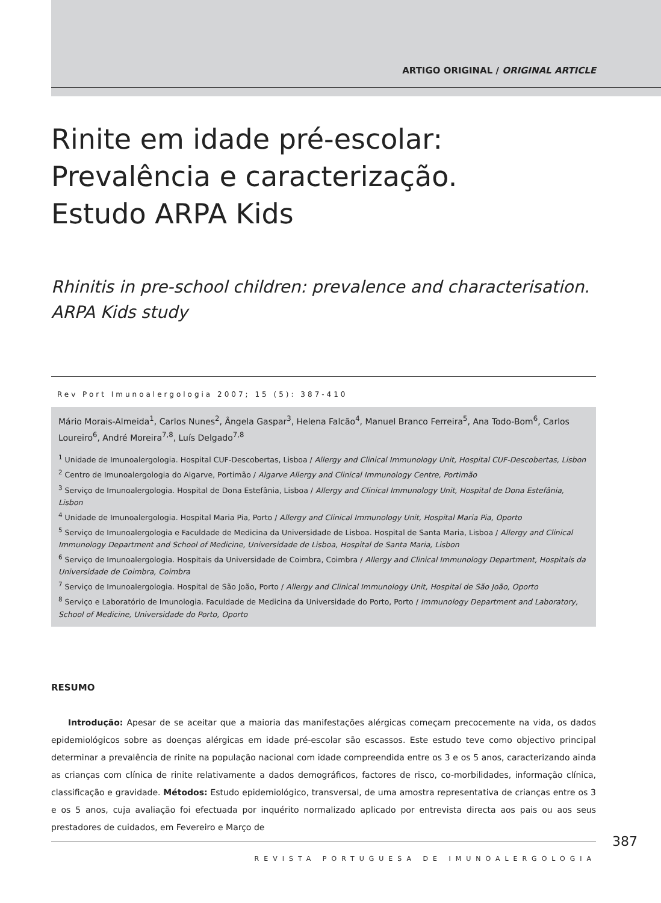ARTIGO ORIGINAL / ORIGINAL ARTICLE
Rinite em idade pré-escolar:
Prevalência e caracterização.
Estudo ARPA Kids
Rhinitis in pre-school children: prevalence and characterisation.
ARPA Kids study
Rev Port Imunoalergologia 2007; 15 (5): 387-410
Mário Morais-Almeida<sup>1</sup>, Carlos Nunes<sup>2</sup>, Ângela Gaspar<sup>3</sup>, Helena Falcão<sup>4</sup>, Manuel Branco Ferreira<sup>5</sup>, Ana Todo-Bom<sup>6</sup>, Carlos Loureiro<sup>6</sup>, André Moreira<sup>7,8</sup>, Luís Delgado<sup>7,8</sup>
<sup>1</sup> Unidade de Imunoalergologia. Hospital CUF-Descobertas, Lisboa / Allergy and Clinical Immunology Unit, Hospital CUF-Descobertas, Lisbon
<sup>2</sup> Centro de Imunoalergologia do Algarve, Portimão / Algarve Allergy and Clinical Immunology Centre, Portimão
<sup>3</sup> Serviço de Imunoalergologia. Hospital de Dona Estefânia, Lisboa / Allergy and Clinical Immunology Unit, Hospital de Dona Estefânia, Lisbon
<sup>4</sup> Unidade de Imunoalergologia. Hospital Maria Pia, Porto / Allergy and Clinical Immunology Unit, Hospital Maria Pia, Oporto
<sup>5</sup> Serviço de Imunoalergologia e Faculdade de Medicina da Universidade de Lisboa. Hospital de Santa Maria, Lisboa / Allergy and Clinical Immunology Department and School of Medicine, Universidade de Lisboa, Hospital de Santa Maria, Lisbon
<sup>6</sup> Serviço de Imunoalergologia. Hospitais da Universidade de Coimbra, Coimbra / Allergy and Clinical Immunology Department, Hospitais da Universidade de Coimbra, Coimbra
<sup>7</sup> Serviço de Imunoalergologia. Hospital de São João, Porto / Allergy and Clinical Immunology Unit, Hospital de São João, Oporto
<sup>8</sup> Serviço e Laboratório de Imunologia. Faculdade de Medicina da Universidade do Porto, Porto / Immunology Department and Laboratory, School of Medicine, Universidade do Porto, Oporto
RESUMO
Introdução: Apesar de se aceitar que a maioria das manifestações alérgicas começam precocemente na vida, os dados epidemiológicos sobre as doenças alérgicas em idade pré-escolar são escassos. Este estudo teve como objectivo principal determinar a prevalência de rinite na população nacional com idade compreendida entre os 3 e os 5 anos, caracterizando ainda as crianças com clínica de rinite relativamente a dados demográficos, factores de risco, co-morbilidades, informação clínica, classificação e gravidade. Métodos: Estudo epidemiológico, transversal, de uma amostra representativa de crianças entre os 3 e os 5 anos, cuja avaliação foi efectuada por inquérito normalizado aplicado por entrevista directa aos pais ou aos seus prestadores de cuidados, em Fevereiro e Março de
387
REVISTA PORTUGUESA DE IMUNOALERGOLOGIA